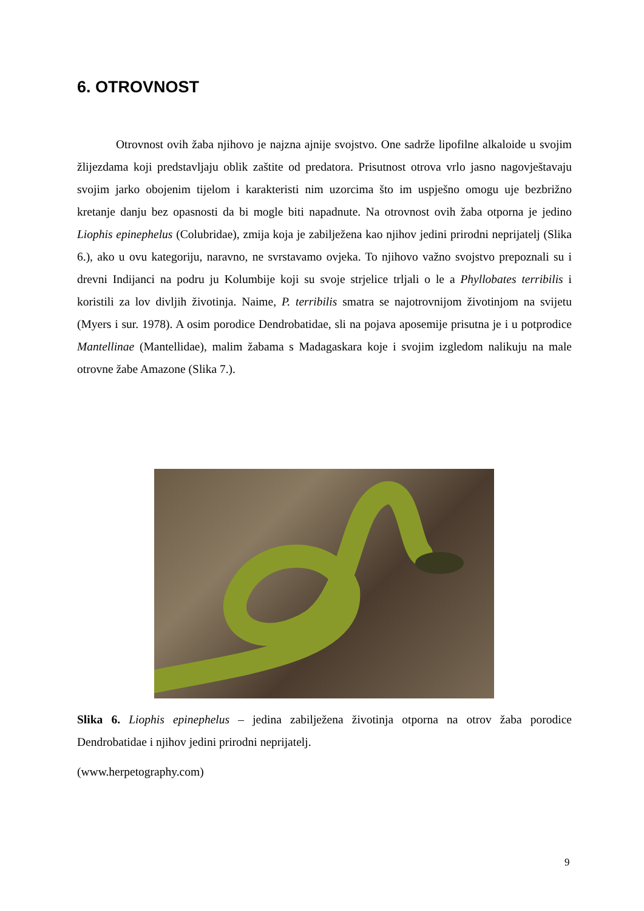6. OTROVNOST
Otrovnost ovih žaba njihovo je najzna ajnije svojstvo. One sadrže lipofilne alkaloide u svojim žlijezdama koji predstavljaju oblik zaštite od predatora. Prisutnost otrova vrlo jasno nagovještavaju svojim jarko obojenim tijelom i karakteristi nim uzorcima što im uspješno omogu uje bezbrižno kretanje danju bez opasnosti da bi mogle biti napadnute. Na otrovnost ovih žaba otporna je jedino Liophis epinephelus (Colubridae), zmija koja je zabilježena kao njihov jedini prirodni neprijatelj (Slika 6.), ako u ovu kategoriju, naravno, ne svrstavamo ovjeka. To njihovo važno svojstvo prepoznali su i drevni Indijanci na podru ju Kolumbije koji su svoje strjelice trljali o le a Phyllobates terribilis i koristili za lov divljih životinja. Naime, P. terribilis smatra se najotrovnijom životinjom na svijetu (Myers i sur. 1978). A osim porodice Dendrobatidae, sli na pojava aposemije prisutna je i u potprodice Mantellinae (Mantellidae), malim žabama s Madagaskara koje i svojim izgledom nalikuju na male otrovne žabe Amazone (Slika 7.).
Slika 6. Liophis epinephelus – jedina zabilježena životinja otporna na otrov žaba porodice Dendrobatidae i njihov jedini prirodni neprijatelj.
(www.herpetography.com)
9